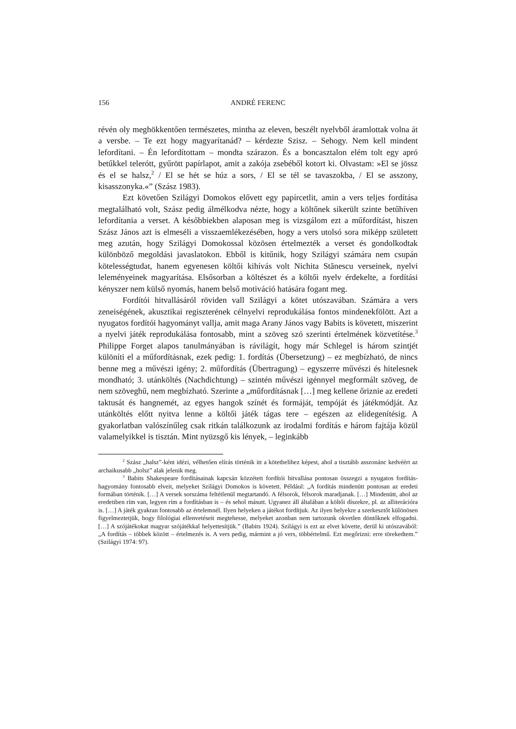156 ANDRÉ FERENC
révén oly meghökkentően természetes, mintha az eleven, beszélt nyelvből áramlottak volna át a versbe. – Te ezt hogy magyarítanád? – kérdezte Szisz. – Sehogy. Nem kell mindent lefordítani. – Én lefordítottam – mondta szárazon. És a boncasztalon elém tolt egy apró betűkkel telerótt, gyűrött papírlapot, amit a zakója zsebéből kotort ki. Olvastam: »El se jössz és el se halsz,<sup>2</sup> / El se hét se húz a sors, / El se tél se tavaszokba, / El se asszony, kisasszonyka.«” (Szász 1983).
Ezt követően Szilágyi Domokos elővett egy papírcetlit, amin a vers teljes fordítása megtalálható volt, Szász pedig álmélkodva nézte, hogy a költőnek sikerült szinte betűhíven lefordítania a verset. A későbbiekben alaposan meg is vizsgálom ezt a műfordítást, hiszen Szász János azt is elmeséli a visszaemlékezésében, hogy a vers utolsó sora miképp született meg azután, hogy Szilágyi Domokossal közösen értelmezték a verset és gondolkodtak különböző megoldási javaslatokon. Ebből is kitűnik, hogy Szilágyi számára nem csupán kötelességtudat, hanem egyenesen költői kihívás volt Nichita Stănescu verseinek, nyelvi leleményeinek magyarítása. Elsősorban a költészet és a költői nyelv érdekelte, a fordítási kényszer nem külső nyomás, hanem belső motiváció hatására fogant meg.
Fordítói hitvallásáról röviden vall Szilágyi a kötet utószavában. Számára a vers zeneiségének, akusztikai regiszterének célnyelvi reprodukálása fontos mindenekfölött. Azt a nyugatos fordítói hagyományt vallja, amit maga Arany János vagy Babits is követett, miszerint a nyelvi játék reprodukálása fontosabb, mint a szöveg szó szerinti értelmének közvetítése.<sup>3</sup> Philippe Forget alapos tanulmányában is rávilágít, hogy már Schlegel is három szintjét különíti el a műfordításnak, ezek pedig: 1. fordítás (Übersetzung) – ez megbízható, de nincs benne meg a művészi igény; 2. műfordítás (Übertragung) – egyszerre művészi és hitelesnek mondható; 3. utánköltés (Nachdichtung) – szintén művészi igénnyel megformált szöveg, de nem szöveghű, nem megbízható. Szerinte a „műfordításnak […] meg kellene őriznie az eredeti taktusát és hangnemét, az egyes hangok színét és formáját, tempóját és játékmódját. Az utánköltés előtt nyitva lenne a költői játék tágas tere – egészen az elidegenítésig. A gyakorlatban valószínűleg csak ritkán találkozunk az irodalmi fordítás e három fajtája közül valamelyikkel is tisztán. Mint nyüzsgő kis lények, – leginkább
<sup>2</sup> Szász „halsz”-ként idézi, vélhetően elírás történik itt a kötetbelihez képest, ahol a tisztább asszonánc kedvéért az archaikusabb „holsz” alak jelenik meg.
<sup>3</sup> Babits Shakespeare fordításainak kapcsán közzétett fordítói hitvallása pontosan összegzi a nyugatos fordítás-hagyomány fontosabb elveit, melyeket Szilágyi Domokos is követett. Például: „A fordítás mindenütt pontosan az eredeti formában történik. […] A versek sorszáma feltétlenül megtartandó. A félsorok, félsorok maradjanak. […] Mindenütt, ahol az eredetiben rím van, legyen rím a fordításban is – és sehol másutt. Ugyanez áll általában a költői díszekre, pl. az alliterációra is. […] A játék gyakran fontosabb az értelemnél. Ilyen helyeken a játékot fordítjuk. Az ilyen helyekre a szerkesztőt különösen figyelmeztetjük, hogy filológiai ellenvetéseit megtehesse, melyeket azonban nem tartozunk okvetlen döntőknek elfogadni. […] A szójátékokat magyar szójátékkal helyettesítjük.” (Babits 1924). Szilágyi is ezt az elvet követte, derül ki utószavából: „A fordítás – többek között – értelmezés is. A vers pedig, mármint a jó vers, többértelmű. Ezt megőrizni: erre törekedtem.” (Szilágyi 1974: 97).